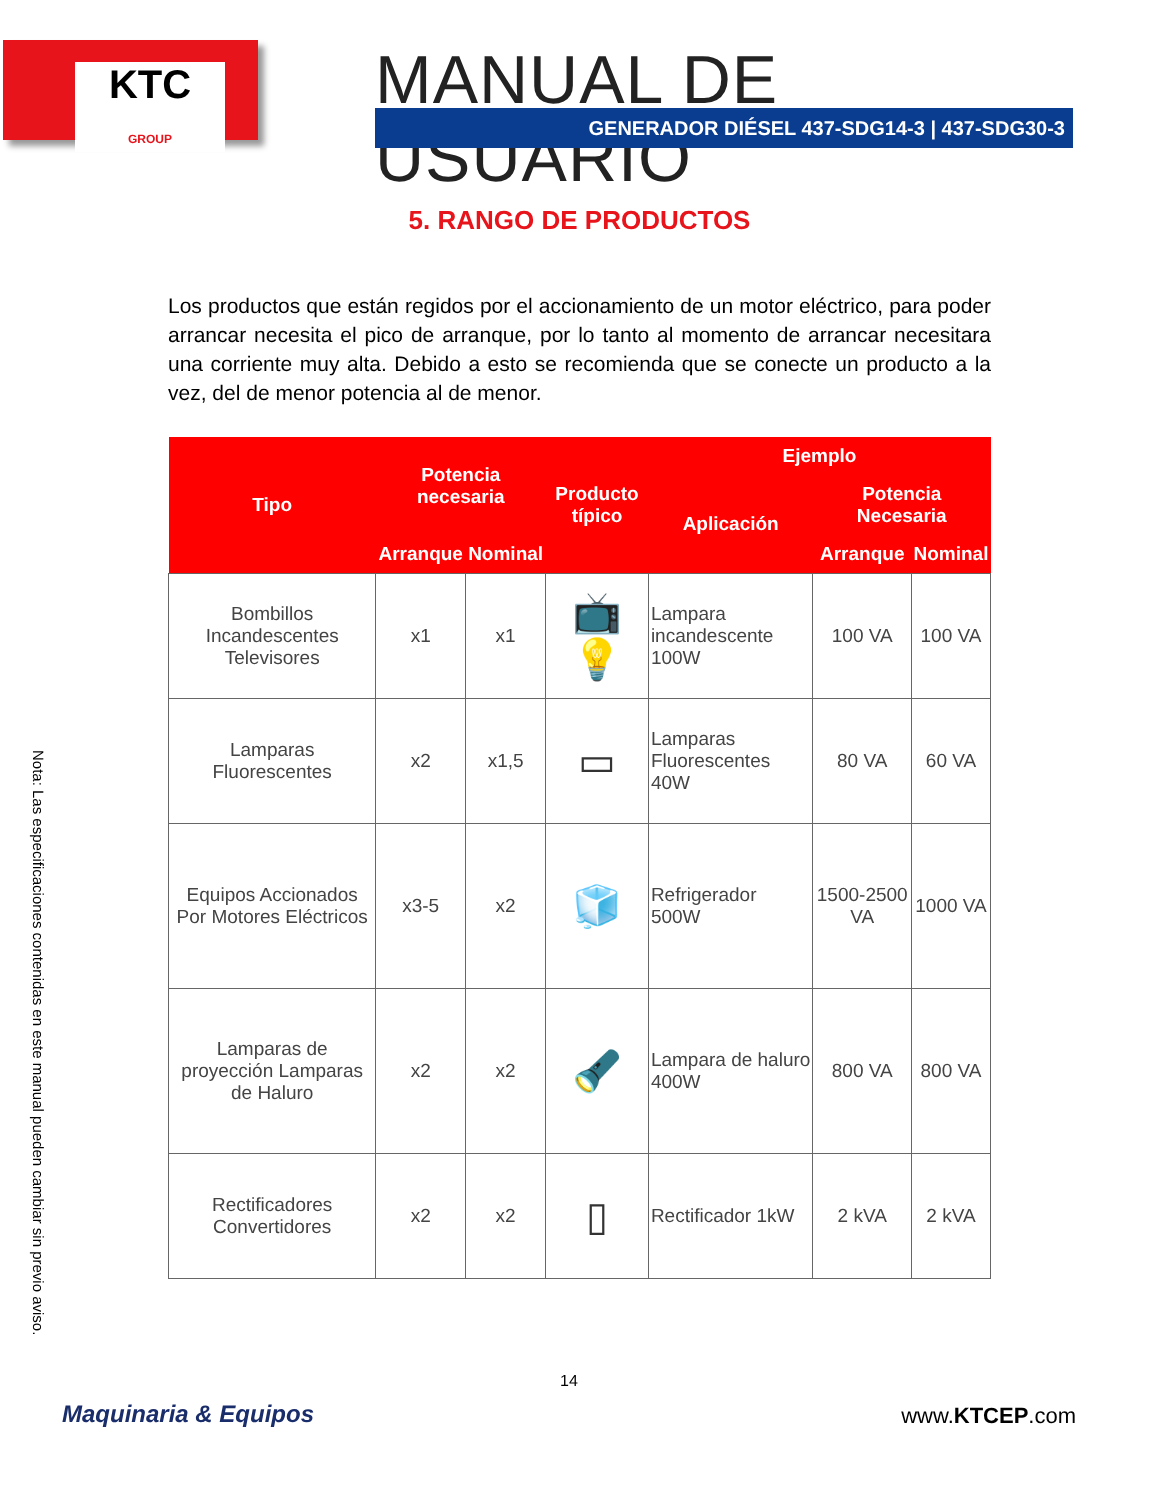KTC
GROUP
MANUAL DE USUARIO
GENERADOR DIÉSEL 437-SDG14-3 | 437-SDG30-3
5. RANGO DE PRODUCTOS
Los productos que están regidos por el accionamiento de un motor eléctrico, para poder arrancar necesita el pico de arranque, por lo tanto al momento de arrancar necesitara una corriente muy alta. Debido a esto se recomienda que se conecte un producto a la vez, del de menor potencia al de menor.
| Tipo | Potencia necesaria | | Producto típico | Ejemplo | | |
| --- | --- | --- | --- | --- | --- | --- |
| | | | | Aplicación | Potencia Necesaria | |
| | Arranque | Nominal | | | Arranque | Nominal |
| Bombillos Incandescentes Televisores | x1 | x1 | 📺💡 | Lampara incandescente 100W | 100 VA | 100 VA |
| Lamparas Fluorescentes | x2 | x1,5 | ▭ | Lamparas Fluorescentes 40W | 80 VA | 60 VA |
| Equipos Accionados Por Motores Eléctricos | x3-5 | x2 | 🧊 | Refrigerador 500W | 1500-2500 VA | 1000 VA |
| Lamparas de proyección Lamparas de Haluro | x2 | x2 | 🔦 | Lampara de haluro 400W | 800 VA | 800 VA |
| Rectificadores Convertidores | x2 | x2 | ▯ | Rectificador 1kW | 2 kVA | 2 kVA |
Nota: Las especificaciones contenidas en este manual pueden cambiar sin previo aviso.
14
Maquinaria & Equipos www.KTCEP.com